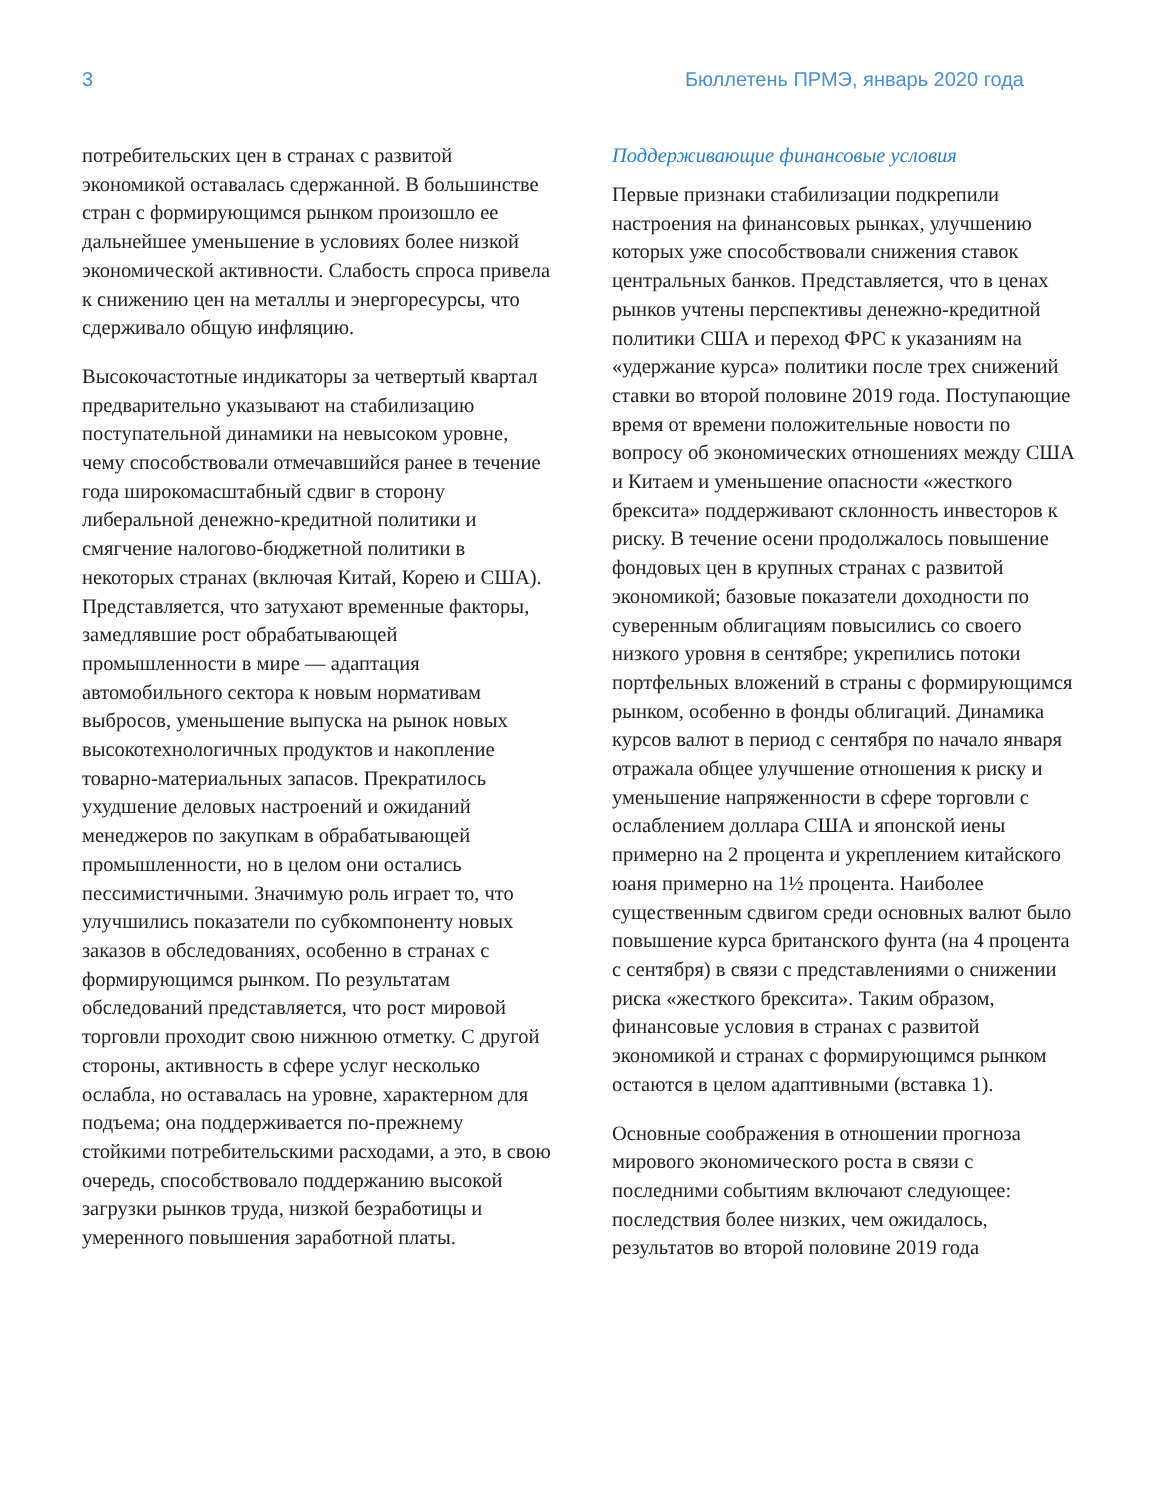3 Бюллетень ПРМЭ, январь 2020 года
потребительских цен в странах с развитой экономикой оставалась сдержанной. В большинстве стран с формирующимся рынком произошло ее дальнейшее уменьшение в условиях более низкой экономической активности. Слабость спроса привела к снижению цен на металлы и энергоресурсы, что сдерживало общую инфляцию.
Высокочастотные индикаторы за четвертый квартал предварительно указывают на стабилизацию поступательной динамики на невысоком уровне, чему способствовали отмечавшийся ранее в течение года широкомасштабный сдвиг в сторону либеральной денежно-кредитной политики и смягчение налогово-бюджетной политики в некоторых странах (включая Китай, Корею и США). Представляется, что затухают временные факторы, замедлявшие рост обрабатывающей промышленности в мире — адаптация автомобильного сектора к новым нормативам выбросов, уменьшение выпуска на рынок новых высокотехнологичных продуктов и накопление товарно-материальных запасов. Прекратилось ухудшение деловых настроений и ожиданий менеджеров по закупкам в обрабатывающей промышленности, но в целом они остались пессимистичными. Значимую роль играет то, что улучшились показатели по субкомпоненту новых заказов в обследованиях, особенно в странах с формирующимся рынком. По результатам обследований представляется, что рост мировой торговли проходит свою нижнюю отметку. С другой стороны, активность в сфере услуг несколько ослабла, но оставалась на уровне, характерном для подъема; она поддерживается по-прежнему стойкими потребительскими расходами, а это, в свою очередь, способствовало поддержанию высокой загрузки рынков труда, низкой безработицы и умеренного повышения заработной платы.
Поддерживающие финансовые условия
Первые признаки стабилизации подкрепили настроения на финансовых рынках, улучшению которых уже способствовали снижения ставок центральных банков. Представляется, что в ценах рынков учтены перспективы денежно-кредитной политики США и переход ФРС к указаниям на «удержание курса» политики после трех снижений ставки во второй половине 2019 года. Поступающие время от времени положительные новости по вопросу об экономических отношениях между США и Китаем и уменьшение опасности «жесткого брексита» поддерживают склонность инвесторов к риску. В течение осени продолжалось повышение фондовых цен в крупных странах с развитой экономикой; базовые показатели доходности по суверенным облигациям повысились со своего низкого уровня в сентябре; укрепились потоки портфельных вложений в страны с формирующимся рынком, особенно в фонды облигаций. Динамика курсов валют в период с сентября по начало января отражала общее улучшение отношения к риску и уменьшение напряженности в сфере торговли с ослаблением доллара США и японской иены примерно на 2 процента и укреплением китайского юаня примерно на 1½ процента. Наиболее существенным сдвигом среди основных валют было повышение курса британского фунта (на 4 процента с сентября) в связи с представлениями о снижении риска «жесткого брексита». Таким образом, финансовые условия в странах с развитой экономикой и странах с формирующимся рынком остаются в целом адаптивными (вставка 1).
Основные соображения в отношении прогноза мирового экономического роста в связи с последними событиям включают следующее: последствия более низких, чем ожидалось, результатов во второй половине 2019 года